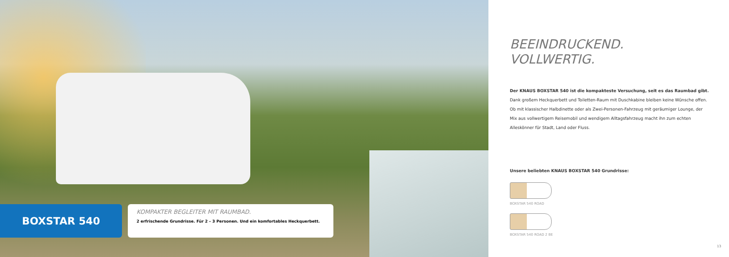BOXSTAR 540
KOMPAKTER BEGLEITER MIT RAUMBAD.
2 erfrischende Grundrisse. Für 2 – 3 Personen. Und ein komfortables Heckquerbett.
BEEINDRUCKEND.
VOLLWERTIG.
Der KNAUS BOXSTAR 540 ist die kompakteste Versuchung, seit es das Raumbad gibt.
Dank großem Heckquerbett und Toiletten-Raum mit Duschkabine bleiben keine Wünsche offen. Ob mit klassischer Halbdinette oder als Zwei-Personen-Fahrzeug mit geräumiger Lounge, der Mix aus vollwertigem Reisemobil und wendigem Alltagsfahrzeug macht ihn zum echten Alleskönner für Stadt, Land oder Fluss.
Unsere beliebten KNAUS BOXSTAR 540 Grundrisse:
BOXSTAR 540 ROAD
BOXSTAR 540 ROAD 2 BE
13